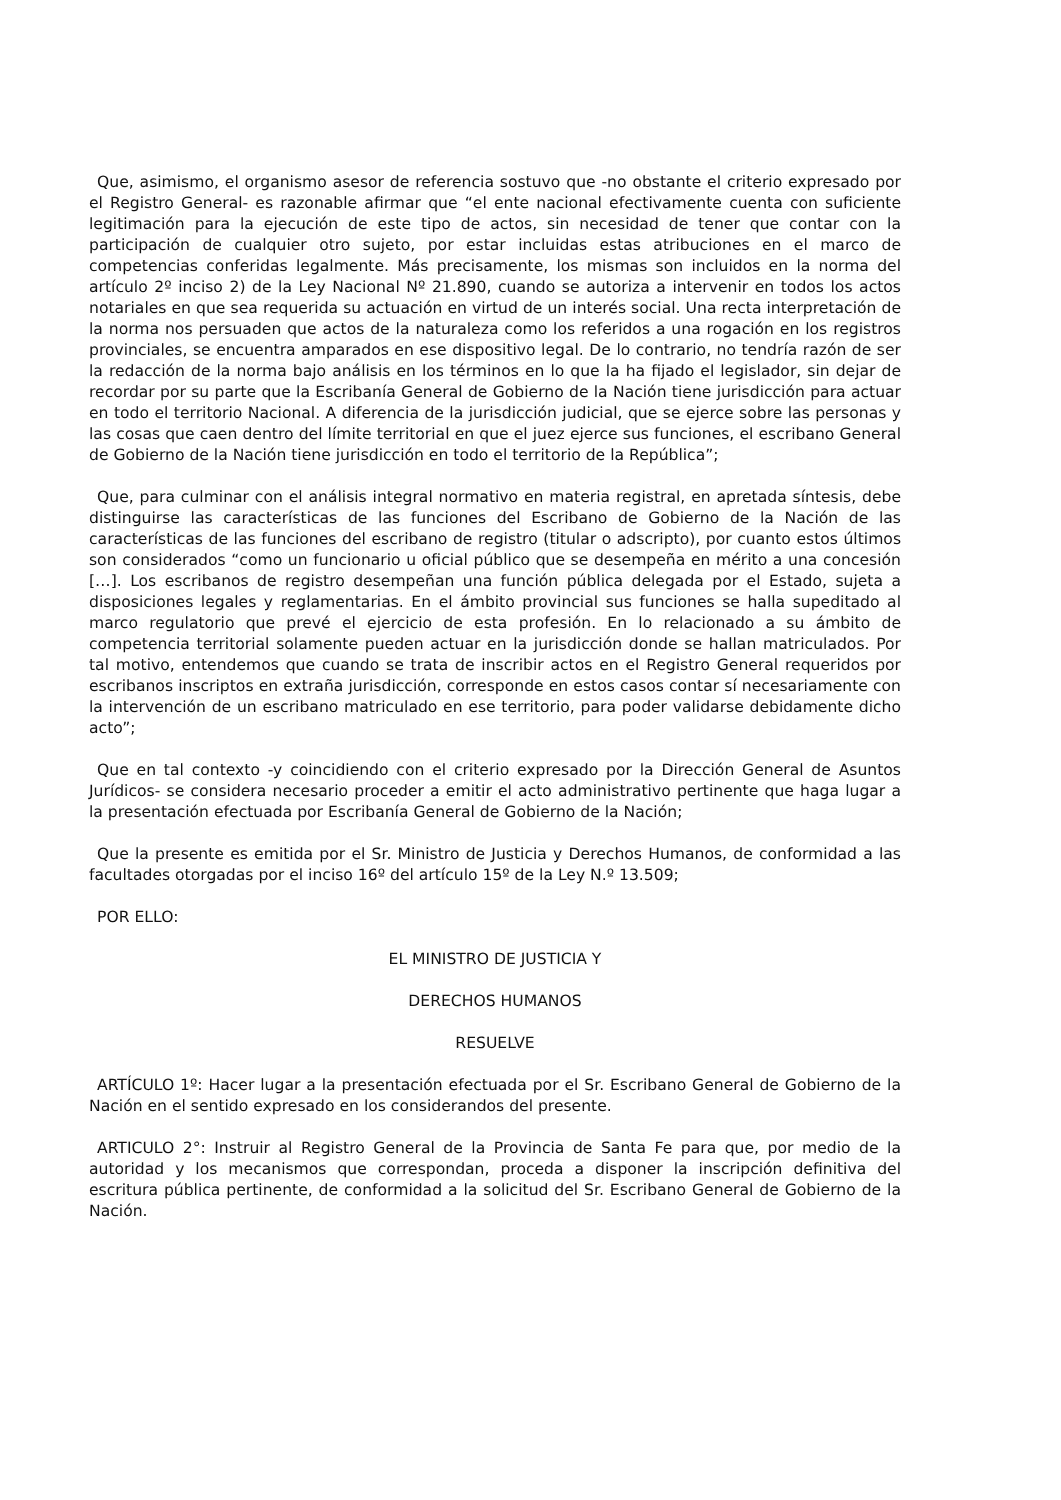Que, asimismo, el organismo asesor de referencia sostuvo que -no obstante el criterio expresado por el Registro General- es razonable afirmar que “el ente nacional efectivamente cuenta con suficiente legitimación para la ejecución de este tipo de actos, sin necesidad de tener que contar con la participación de cualquier otro sujeto, por estar incluidas estas atribuciones en el marco de competencias conferidas legalmente. Más precisamente, los mismas son incluidos en la norma del artículo 2º inciso 2) de la Ley Nacional Nº 21.890, cuando se autoriza a intervenir en todos los actos notariales en que sea requerida su actuación en virtud de un interés social. Una recta interpretación de la norma nos persuaden que actos de la naturaleza como los referidos a una rogación en los registros provinciales, se encuentra amparados en ese dispositivo legal. De lo contrario, no tendría razón de ser la redacción de la norma bajo análisis en los términos en lo que la ha fijado el legislador, sin dejar de recordar por su parte que la Escribanía General de Gobierno de la Nación tiene jurisdicción para actuar en todo el territorio Nacional. A diferencia de la jurisdicción judicial, que se ejerce sobre las personas y las cosas que caen dentro del límite territorial en que el juez ejerce sus funciones, el escribano General de Gobierno de la Nación tiene jurisdicción en todo el territorio de la República”;
Que, para culminar con el análisis integral normativo en materia registral, en apretada síntesis, debe distinguirse las características de las funciones del Escribano de Gobierno de la Nación de las características de las funciones del escribano de registro (titular o adscripto), por cuanto estos últimos son considerados “como un funcionario u oficial público que se desempeña en mérito a una concesión […]. Los escribanos de registro desempeñan una función pública delegada por el Estado, sujeta a disposiciones legales y reglamentarias. En el ámbito provincial sus funciones se halla supeditado al marco regulatorio que prevé el ejercicio de esta profesión. En lo relacionado a su ámbito de competencia territorial solamente pueden actuar en la jurisdicción donde se hallan matriculados. Por tal motivo, entendemos que cuando se trata de inscribir actos en el Registro General requeridos por escribanos inscriptos en extraña jurisdicción, corresponde en estos casos contar sí necesariamente con la intervención de un escribano matriculado en ese territorio, para poder validarse debidamente dicho acto”;
Que en tal contexto -y coincidiendo con el criterio expresado por la Dirección General de Asuntos Jurídicos- se considera necesario proceder a emitir el acto administrativo pertinente que haga lugar a la presentación efectuada por Escribanía General de Gobierno de la Nación;
Que la presente es emitida por el Sr. Ministro de Justicia y Derechos Humanos, de conformidad a las facultades otorgadas por el inciso 16º del artículo 15º de la Ley N.º 13.509;
POR ELLO:
EL MINISTRO DE JUSTICIA Y
DERECHOS HUMANOS
RESUELVE
ARTÍCULO 1º: Hacer lugar a la presentación efectuada por el Sr. Escribano General de Gobierno de la Nación en el sentido expresado en los considerandos del presente.
ARTICULO 2°: Instruir al Registro General de la Provincia de Santa Fe para que, por medio de la autoridad y los mecanismos que correspondan, proceda a disponer la inscripción definitiva del escritura pública pertinente, de conformidad a la solicitud del Sr. Escribano General de Gobierno de la Nación.